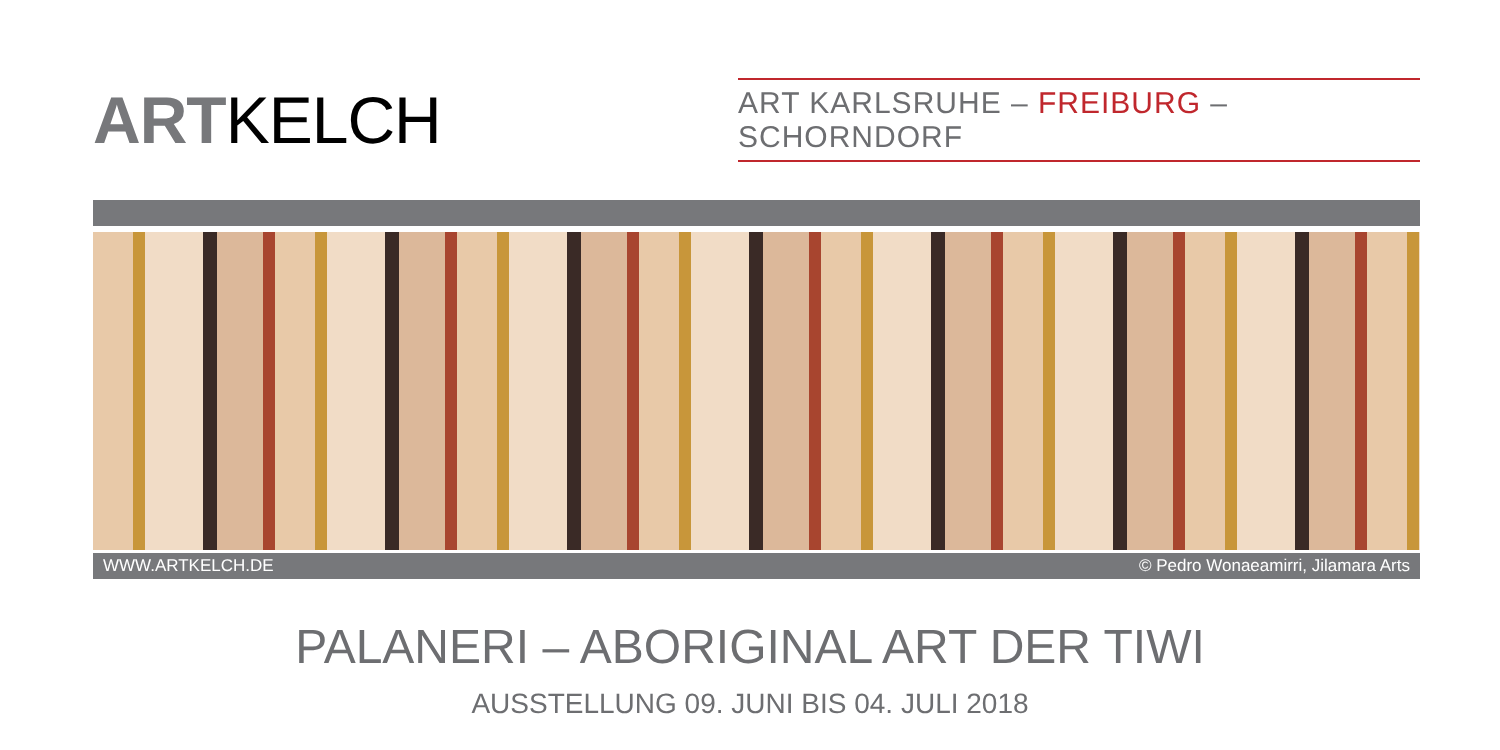ARTKELCH
ART KARLSRUHE – FREIBURG – SCHORNDORF
WWW.ARTKELCH.DE © Pedro Wonaeamirri, Jilamara Arts
PALANERI – ABORIGINAL ART DER TIWI
AUSSTELLUNG 09. JUNI BIS 04. JULI 2018